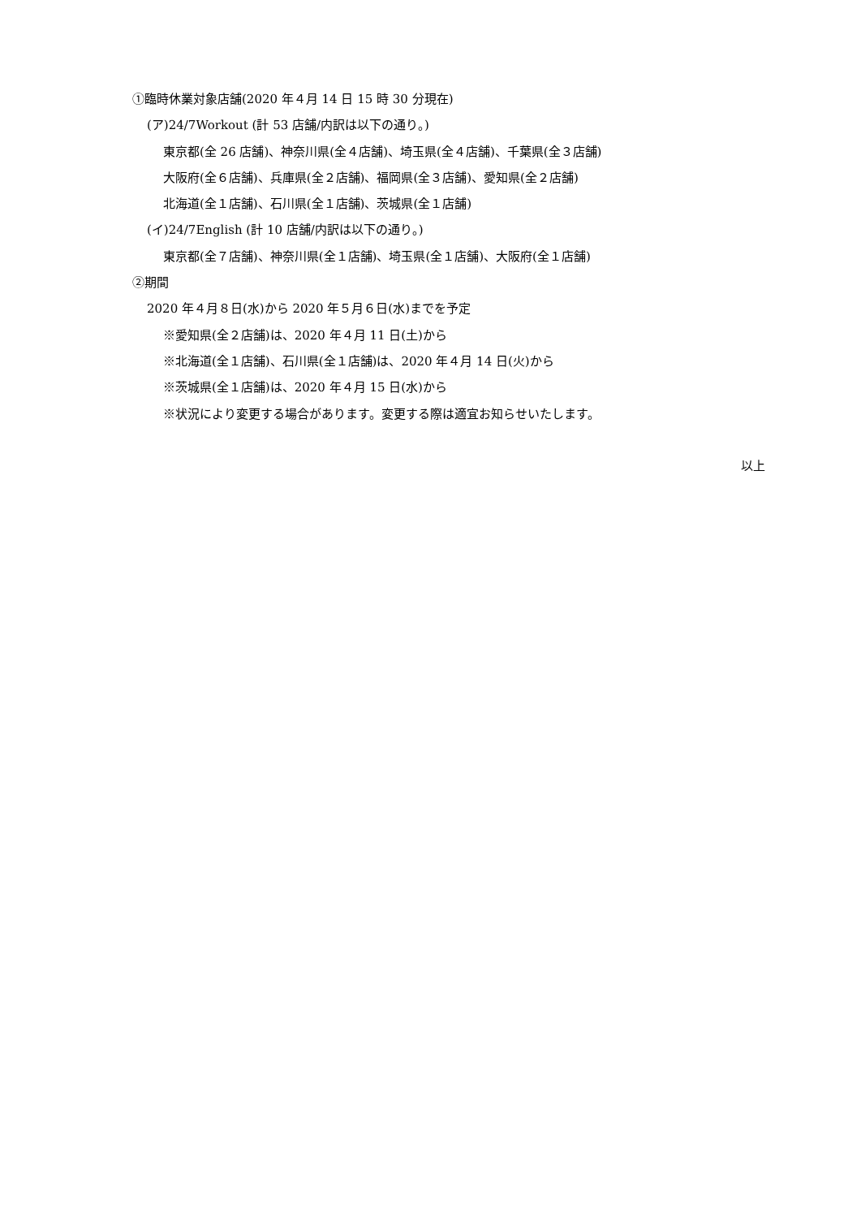①臨時休業対象店舗(2020 年４月 14 日 15 時 30 分現在)
(ア)24/7Workout (計 53 店舗/内訳は以下の通り。)
東京都(全 26 店舗)、神奈川県(全４店舗)、埼玉県(全４店舗)、千葉県(全３店舗)
大阪府(全６店舗)、兵庫県(全２店舗)、福岡県(全３店舗)、愛知県(全２店舗)
北海道(全１店舗)、石川県(全１店舗)、茨城県(全１店舗)
(イ)24/7English (計 10 店舗/内訳は以下の通り。)
東京都(全７店舗)、神奈川県(全１店舗)、埼玉県(全１店舗)、大阪府(全１店舗)
②期間
2020 年４月８日(水)から 2020 年５月６日(水)までを予定
※愛知県(全２店舗)は、2020 年４月 11 日(土)から
※北海道(全１店舗)、石川県(全１店舗)は、2020 年４月 14 日(火)から
※茨城県(全１店舗)は、2020 年４月 15 日(水)から
※状況により変更する場合があります。変更する際は適宜お知らせいたします。
以上